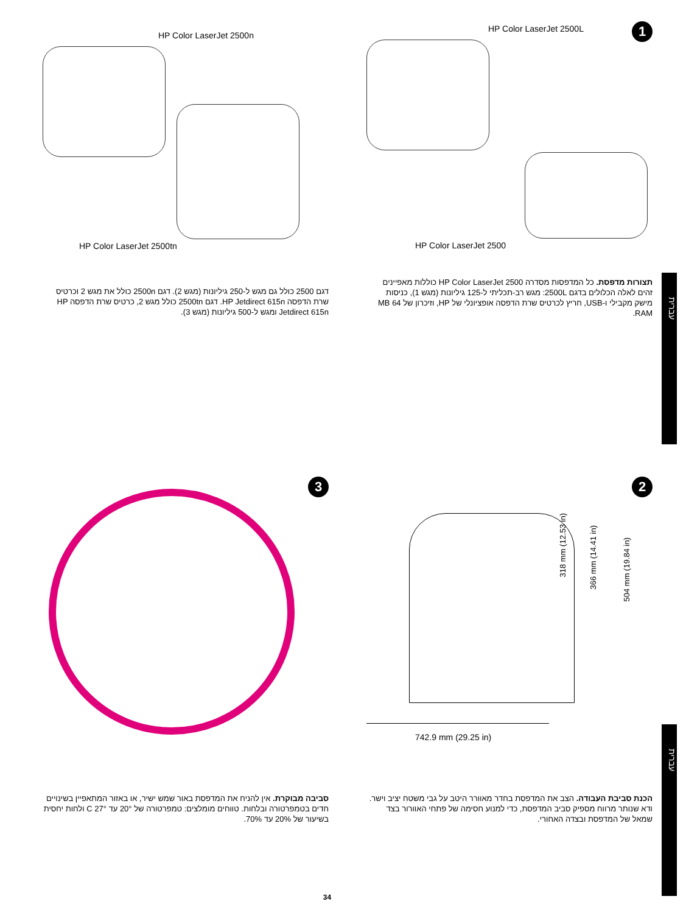עברית
עברית
1
HP Color LaserJet 2500L
HP Color LaserJet 2500
תצורות מדפסת. כל המדפסות מסדרה HP Color LaserJet 2500 כוללות מאפיינים זהים לאלה הכלולים בדגם 2500L: מגש רב-תכליתי ל-125 גיליונות (מגש 1), כניסות מישק מקבילי ו-USB, חריץ לכרטיס שרת הדפסה אופציונלי של HP, וזיכרון של 64 MB RAM.
HP Color LaserJet 2500n
HP Color LaserJet 2500tn
דגם 2500 כולל גם מגש ל-250 גיליונות (מגש 2). דגם 2500n כולל את מגש 2 וכרטיס שרת הדפסה HP Jetdirect 615n. דגם 2500tn כולל מגש 2, כרטיס שרת הדפסה HP Jetdirect 615n ומגש ל-500 גיליונות (מגש 3).
2
318 mm (12.53 in)
366 mm (14.41 in)
504 mm (19.84 in)
742.9 mm (29.25 in)
הכנת סביבת העבודה. הצב את המדפסת בחדר מאוורר היטב על גבי משטח יציב וישר. ודא שנותר מרווח מספיק סביב המדפסת, כדי למנוע חסימה של פתחי האוורור בצד שמאל של המדפסת ובצדה האחורי.
3
סביבה מבוקרת. אין להניח את המדפסת באור שמש ישיר, או באזור המתאפיין בשינויים חדים בטמפרטורה ובלחות. טווחים מומלצים: טמפרטורה של 20° עד 27° C ולחות יחסית בשיעור של 20% עד 70%.
34